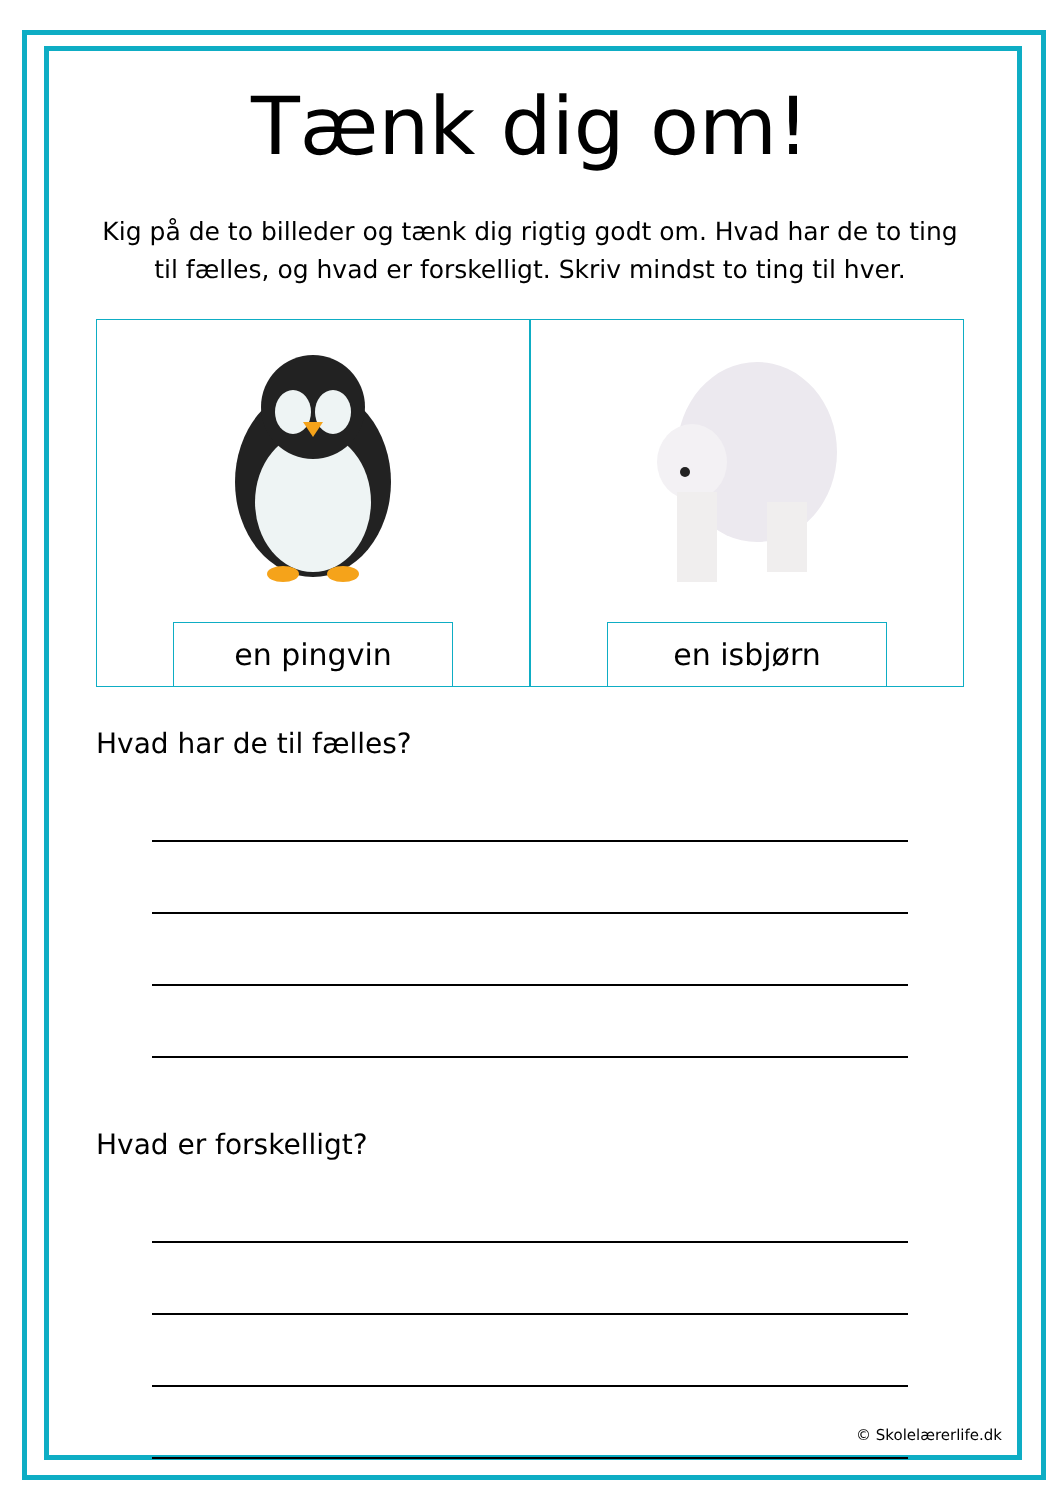Tænk dig om!
Kig på de to billeder og tænk dig rigtig godt om. Hvad har de to ting til fælles, og hvad er forskelligt. Skriv mindst to ting til hver.
en pingvin en isbjørn
Hvad har de til fælles?
Hvad er forskelligt?
© Skolelærerlife.dk